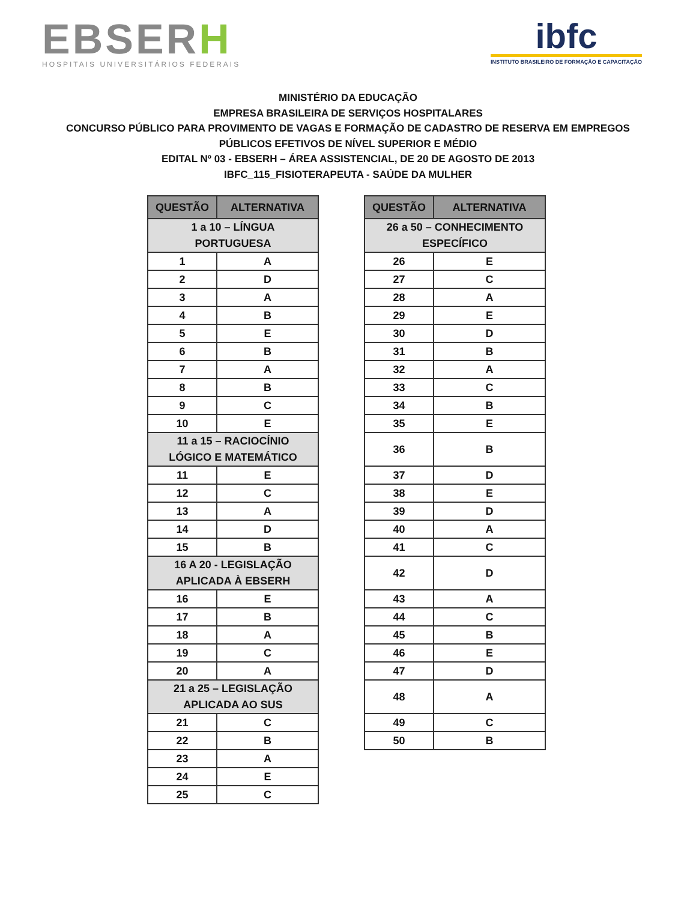EBSERH
HOSPITAIS UNIVERSITÁRIOS FEDERAIS
ibfc
INSTITUTO BRASILEIRO DE FORMAÇÃO E CAPACITAÇÃO
MINISTÉRIO DA EDUCAÇÃO
EMPRESA BRASILEIRA DE SERVIÇOS HOSPITALARES
CONCURSO PÚBLICO PARA PROVIMENTO DE VAGAS E FORMAÇÃO DE CADASTRO DE RESERVA EM EMPREGOS
PÚBLICOS EFETIVOS DE NÍVEL SUPERIOR E MÉDIO
EDITAL Nº 03 - EBSERH – ÁREA ASSISTENCIAL, DE 20 DE AGOSTO DE 2013
IBFC_115_FISIOTERAPEUTA - SAÚDE DA MULHER
| QUESTÃO | ALTERNATIVA |
| --- | --- |
| 1 a 10 – LÍNGUA PORTUGUESA | |
| 1 | A |
| 2 | D |
| 3 | A |
| 4 | B |
| 5 | E |
| 6 | B |
| 7 | A |
| 8 | B |
| 9 | C |
| 10 | E |
| 11 a 15 – RACIOCÍNIO LÓGICO E MATEMÁTICO | |
| 11 | E |
| 12 | C |
| 13 | A |
| 14 | D |
| 15 | B |
| 16 A 20 - LEGISLAÇÃO APLICADA À EBSERH | |
| 16 | E |
| 17 | B |
| 18 | A |
| 19 | C |
| 20 | A |
| 21 a 25 – LEGISLAÇÃO APLICADA AO SUS | |
| 21 | C |
| 22 | B |
| 23 | A |
| 24 | E |
| 25 | C |
| QUESTÃO | ALTERNATIVA |
| --- | --- |
| 26 a 50 – CONHECIMENTO ESPECÍFICO | |
| 26 | E |
| 27 | C |
| 28 | A |
| 29 | E |
| 30 | D |
| 31 | B |
| 32 | A |
| 33 | C |
| 34 | B |
| 35 | E |
| 36 | B |
| 37 | D |
| 38 | E |
| 39 | D |
| 40 | A |
| 41 | C |
| 42 | D |
| 43 | A |
| 44 | C |
| 45 | B |
| 46 | E |
| 47 | D |
| 48 | A |
| 49 | C |
| 50 | B |